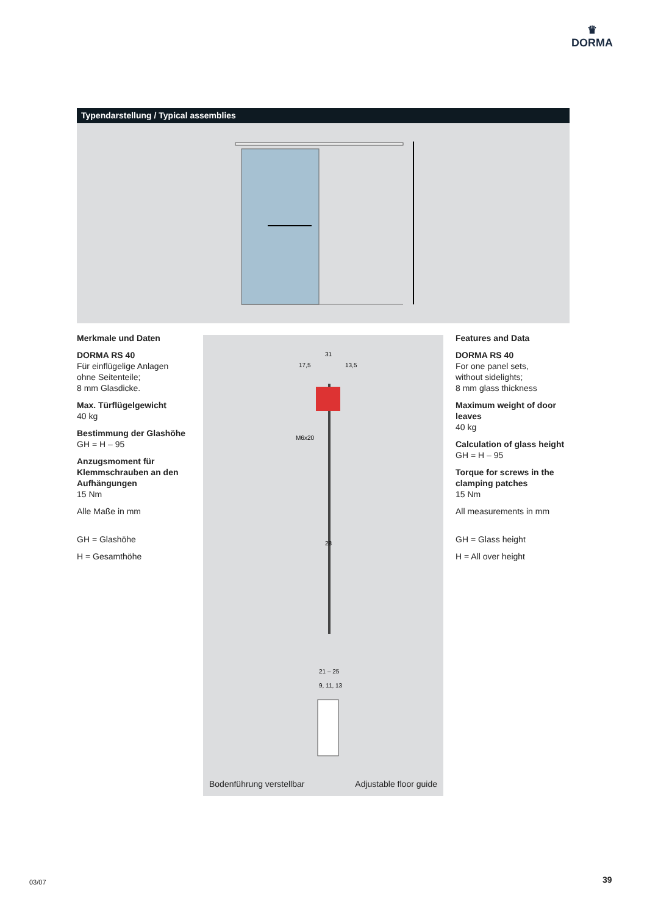♛
DORMA
Typendarstellung / Typical assemblies
Merkmale und Daten
DORMA RS 40
Für einflügelige Anlagen
ohne Seitenteile;
8 mm Glasdicke.
Max. Türflügelgewicht
40 kg
Bestimmung der Glashöhe
GH = H – 95
Anzugsmoment für Klemmschrauben an den Aufhängungen
15 Nm
Alle Maße in mm
GH = Glashöhe
H = Gesamthöhe
31
17,5
13,5
M6x20
28
21 – 25
9, 11, 13
Bodenführung verstellbar Adjustable floor guide
Features and Data
DORMA RS 40
For one panel sets,
without sidelights;
8 mm glass thickness
Maximum weight of door leaves
40 kg
Calculation of glass height
GH = H – 95
Torque for screws in the clamping patches
15 Nm
All measurements in mm
GH = Glass height
H = All over height
03/07 39